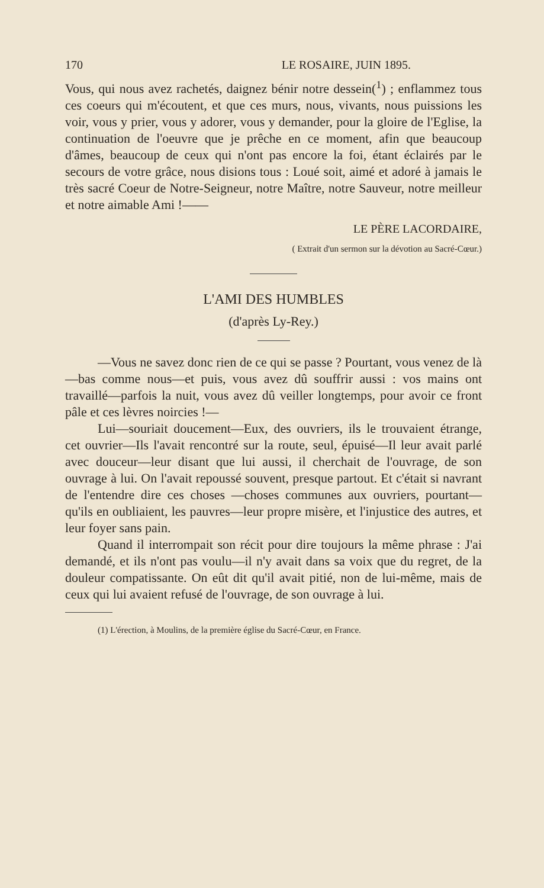170 LE ROSAIRE, JUIN 1895.
Vous, qui nous avez rachetés, daignez bénir notre dessein(<sup>1</sup>) ; enflammez tous ces coeurs qui m'écoutent, et que ces murs, nous, vivants, nous puissions les voir, vous y prier, vous y adorer, vous y demander, pour la gloire de l'Eglise, la continuation de l'oeuvre que je prêche en ce moment, afin que beaucoup d'âmes, beaucoup de ceux qui n'ont pas encore la foi, étant éclairés par le secours de votre grâce, nous disions tous : Loué soit, aimé et adoré à jamais le très sacré Coeur de Notre-Seigneur, notre Maître, notre Sauveur, notre meilleur et notre aimable Ami !——
LE PÈRE LACORDAIRE,
( Extrait d'un sermon sur la dévotion au Sacré-Cœur.)
L'AMI DES HUMBLES
(d'après Ly-Rey.)
—Vous ne savez donc rien de ce qui se passe ? Pourtant, vous venez de là—bas comme nous—et puis, vous avez dû souffrir aussi : vos mains ont travaillé—parfois la nuit, vous avez dû veiller longtemps, pour avoir ce front pâle et ces lèvres noircies !—
Lui—souriait doucement—Eux, des ouvriers, ils le trouvaient étrange, cet ouvrier—Ils l'avait rencontré sur la route, seul, épuisé—Il leur avait parlé avec douceur—leur disant que lui aussi, il cherchait de l'ouvrage, de son ouvrage à lui. On l'avait repoussé souvent, presque partout. Et c'était si navrant de l'entendre dire ces choses —choses communes aux ouvriers, pourtant—qu'ils en oubliaient, les pauvres—leur propre misère, et l'injustice des autres, et leur foyer sans pain.
Quand il interrompait son récit pour dire toujours la même phrase : J'ai demandé, et ils n'ont pas voulu—il n'y avait dans sa voix que du regret, de la douleur compatissante. On eût dit qu'il avait pitié, non de lui-même, mais de ceux qui lui avaient refusé de l'ouvrage, de son ouvrage à lui.
(1) L'érection, à Moulins, de la première église du Sacré-Cœur, en France.